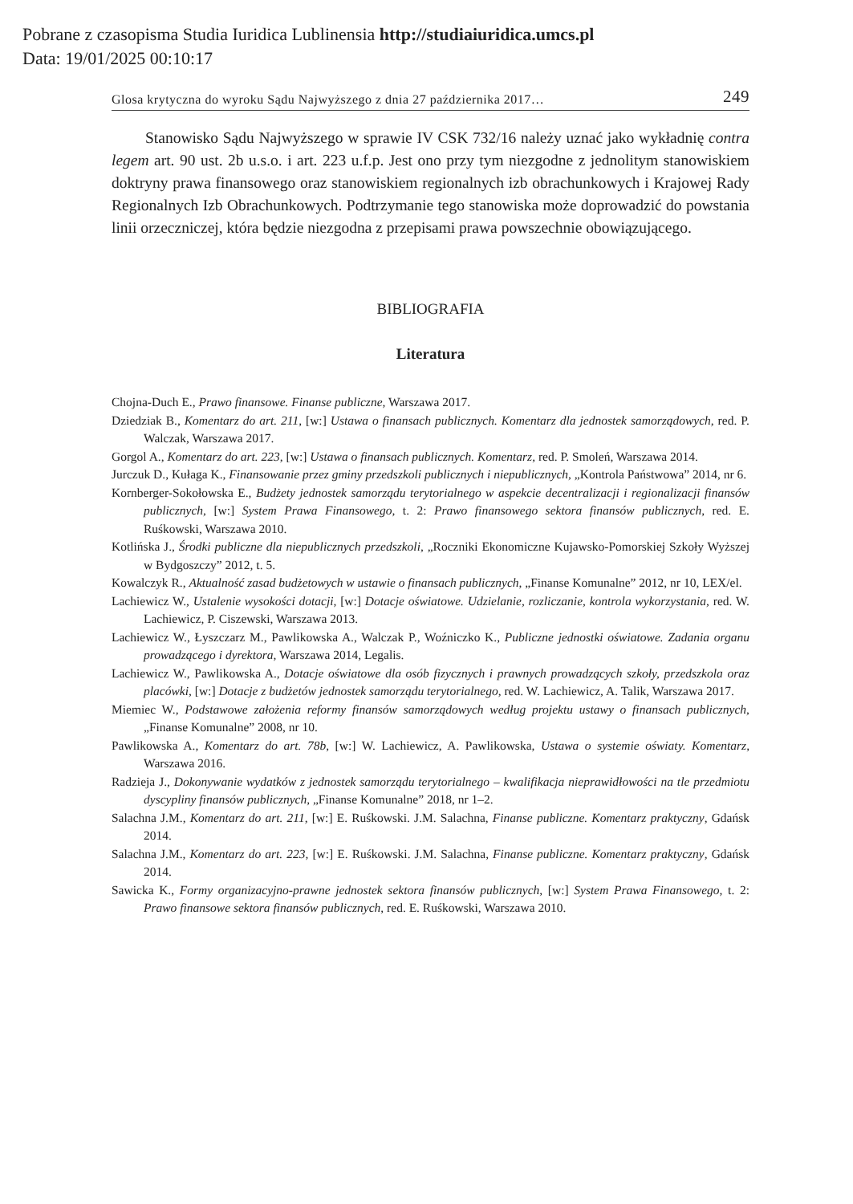Pobrane z czasopisma Studia Iuridica Lublinensia http://studiaiuridica.umcs.pl
Data: 19/01/2025 00:10:17
Glosa krytyczna do wyroku Sądu Najwyższego z dnia 27 października 2017… 249
Stanowisko Sądu Najwyższego w sprawie IV CSK 732/16 należy uznać jako wykładnię contra legem art. 90 ust. 2b u.s.o. i art. 223 u.f.p. Jest ono przy tym niezgodne z jednolitym stanowiskiem doktryny prawa finansowego oraz stanowiskiem regionalnych izb obrachunkowych i Krajowej Rady Regionalnych Izb Obrachunkowych. Podtrzymanie tego stanowiska może doprowadzić do powstania linii orzeczniczej, która będzie niezgodna z przepisami prawa powszechnie obowiązującego.
BIBLIOGRAFIA
Literatura
Chojna-Duch E., Prawo finansowe. Finanse publiczne, Warszawa 2017.
Dziedziak B., Komentarz do art. 211, [w:] Ustawa o finansach publicznych. Komentarz dla jednostek samorządowych, red. P. Walczak, Warszawa 2017.
Gorgol A., Komentarz do art. 223, [w:] Ustawa o finansach publicznych. Komentarz, red. P. Smoleń, Warszawa 2014.
Jurczuk D., Kułaga K., Finansowanie przez gminy przedszkoli publicznych i niepublicznych, „Kontrola Państwowa” 2014, nr 6.
Kornberger-Sokołowska E., Budżety jednostek samorządu terytorialnego w aspekcie decentralizacji i regionalizacji finansów publicznych, [w:] System Prawa Finansowego, t. 2: Prawo finansowego sektora finansów publicznych, red. E. Ruśkowski, Warszawa 2010.
Kotlińska J., Środki publiczne dla niepublicznych przedszkoli, „Roczniki Ekonomiczne Kujawsko-Pomorskiej Szkoły Wyższej w Bydgoszczy” 2012, t. 5.
Kowalczyk R., Aktualność zasad budżetowych w ustawie o finansach publicznych, „Finanse Komunalne” 2012, nr 10, LEX/el.
Lachiewicz W., Ustalenie wysokości dotacji, [w:] Dotacje oświatowe. Udzielanie, rozliczanie, kontrola wykorzystania, red. W. Lachiewicz, P. Ciszewski, Warszawa 2013.
Lachiewicz W., Łyszczarz M., Pawlikowska A., Walczak P., Woźniczko K., Publiczne jednostki oświatowe. Zadania organu prowadzącego i dyrektora, Warszawa 2014, Legalis.
Lachiewicz W., Pawlikowska A., Dotacje oświatowe dla osób fizycznych i prawnych prowadzących szkoły, przedszkola oraz placówki, [w:] Dotacje z budżetów jednostek samorządu terytorialnego, red. W. Lachiewicz, A. Talik, Warszawa 2017.
Miemiec W., Podstawowe założenia reformy finansów samorządowych według projektu ustawy o finansach publicznych, „Finanse Komunalne” 2008, nr 10.
Pawlikowska A., Komentarz do art. 78b, [w:] W. Lachiewicz, A. Pawlikowska, Ustawa o systemie oświaty. Komentarz, Warszawa 2016.
Radzieja J., Dokonywanie wydatków z jednostek samorządu terytorialnego – kwalifikacja nieprawidłowości na tle przedmiotu dyscypliny finansów publicznych, „Finanse Komunalne” 2018, nr 1–2.
Salachna J.M., Komentarz do art. 211, [w:] E. Ruśkowski. J.M. Salachna, Finanse publiczne. Komentarz praktyczny, Gdańsk 2014.
Salachna J.M., Komentarz do art. 223, [w:] E. Ruśkowski. J.M. Salachna, Finanse publiczne. Komentarz praktyczny, Gdańsk 2014.
Sawicka K., Formy organizacyjno-prawne jednostek sektora finansów publicznych, [w:] System Prawa Finansowego, t. 2: Prawo finansowe sektora finansów publicznych, red. E. Ruśkowski, Warszawa 2010.